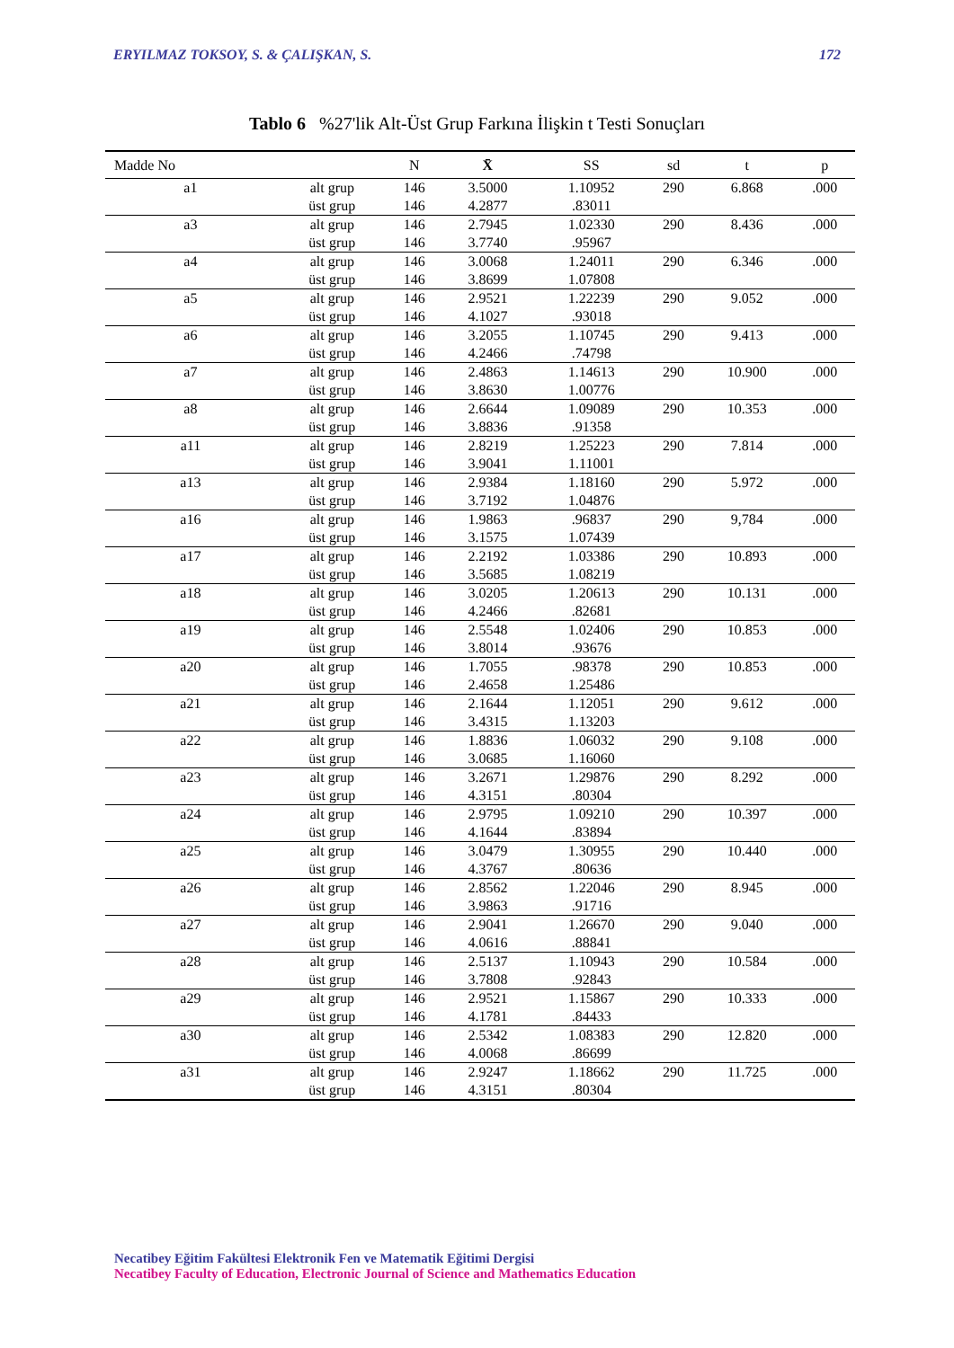ERYILMAZ TOKSOY, S. & ÇALIŞKAN, S. 172
Tablo 6 %27'lik Alt-Üst Grup Farkına İlişkin t Testi Sonuçları
| Madde No | | N | X̄ | SS | sd | t | p |
| --- | --- | --- | --- | --- | --- | --- | --- |
| a1 | alt grup | 146 | 3.5000 | 1.10952 | 290 | 6.868 | .000 |
| | üst grup | 146 | 4.2877 | .83011 | | | |
| a3 | alt grup | 146 | 2.7945 | 1.02330 | 290 | 8.436 | .000 |
| | üst grup | 146 | 3.7740 | .95967 | | | |
| a4 | alt grup | 146 | 3.0068 | 1.24011 | 290 | 6.346 | .000 |
| | üst grup | 146 | 3.8699 | 1.07808 | | | |
| a5 | alt grup | 146 | 2.9521 | 1.22239 | 290 | 9.052 | .000 |
| | üst grup | 146 | 4.1027 | .93018 | | | |
| a6 | alt grup | 146 | 3.2055 | 1.10745 | 290 | 9.413 | .000 |
| | üst grup | 146 | 4.2466 | .74798 | | | |
| a7 | alt grup | 146 | 2.4863 | 1.14613 | 290 | 10.900 | .000 |
| | üst grup | 146 | 3.8630 | 1.00776 | | | |
| a8 | alt grup | 146 | 2.6644 | 1.09089 | 290 | 10.353 | .000 |
| | üst grup | 146 | 3.8836 | .91358 | | | |
| a11 | alt grup | 146 | 2.8219 | 1.25223 | 290 | 7.814 | .000 |
| | üst grup | 146 | 3.9041 | 1.11001 | | | |
| a13 | alt grup | 146 | 2.9384 | 1.18160 | 290 | 5.972 | .000 |
| | üst grup | 146 | 3.7192 | 1.04876 | | | |
| a16 | alt grup | 146 | 1.9863 | .96837 | 290 | 9,784 | .000 |
| | üst grup | 146 | 3.1575 | 1.07439 | | | |
| a17 | alt grup | 146 | 2.2192 | 1.03386 | 290 | 10.893 | .000 |
| | üst grup | 146 | 3.5685 | 1.08219 | | | |
| a18 | alt grup | 146 | 3.0205 | 1.20613 | 290 | 10.131 | .000 |
| | üst grup | 146 | 4.2466 | .82681 | | | |
| a19 | alt grup | 146 | 2.5548 | 1.02406 | 290 | 10.853 | .000 |
| | üst grup | 146 | 3.8014 | .93676 | | | |
| a20 | alt grup | 146 | 1.7055 | .98378 | 290 | 10.853 | .000 |
| | üst grup | 146 | 2.4658 | 1.25486 | | | |
| a21 | alt grup | 146 | 2.1644 | 1.12051 | 290 | 9.612 | .000 |
| | üst grup | 146 | 3.4315 | 1.13203 | | | |
| a22 | alt grup | 146 | 1.8836 | 1.06032 | 290 | 9.108 | .000 |
| | üst grup | 146 | 3.0685 | 1.16060 | | | |
| a23 | alt grup | 146 | 3.2671 | 1.29876 | 290 | 8.292 | .000 |
| | üst grup | 146 | 4.3151 | .80304 | | | |
| a24 | alt grup | 146 | 2.9795 | 1.09210 | 290 | 10.397 | .000 |
| | üst grup | 146 | 4.1644 | .83894 | | | |
| a25 | alt grup | 146 | 3.0479 | 1.30955 | 290 | 10.440 | .000 |
| | üst grup | 146 | 4.3767 | .80636 | | | |
| a26 | alt grup | 146 | 2.8562 | 1.22046 | 290 | 8.945 | .000 |
| | üst grup | 146 | 3.9863 | .91716 | | | |
| a27 | alt grup | 146 | 2.9041 | 1.26670 | 290 | 9.040 | .000 |
| | üst grup | 146 | 4.0616 | .88841 | | | |
| a28 | alt grup | 146 | 2.5137 | 1.10943 | 290 | 10.584 | .000 |
| | üst grup | 146 | 3.7808 | .92843 | | | |
| a29 | alt grup | 146 | 2.9521 | 1.15867 | 290 | 10.333 | .000 |
| | üst grup | 146 | 4.1781 | .84433 | | | |
| a30 | alt grup | 146 | 2.5342 | 1.08383 | 290 | 12.820 | .000 |
| | üst grup | 146 | 4.0068 | .86699 | | | |
| a31 | alt grup | 146 | 2.9247 | 1.18662 | 290 | 11.725 | .000 |
| | üst grup | 146 | 4.3151 | .80304 | | | |
Necatibey Eğitim Fakültesi Elektronik Fen ve Matematik Eğitimi Dergisi
Necatibey Faculty of Education, Electronic Journal of Science and Mathematics Education